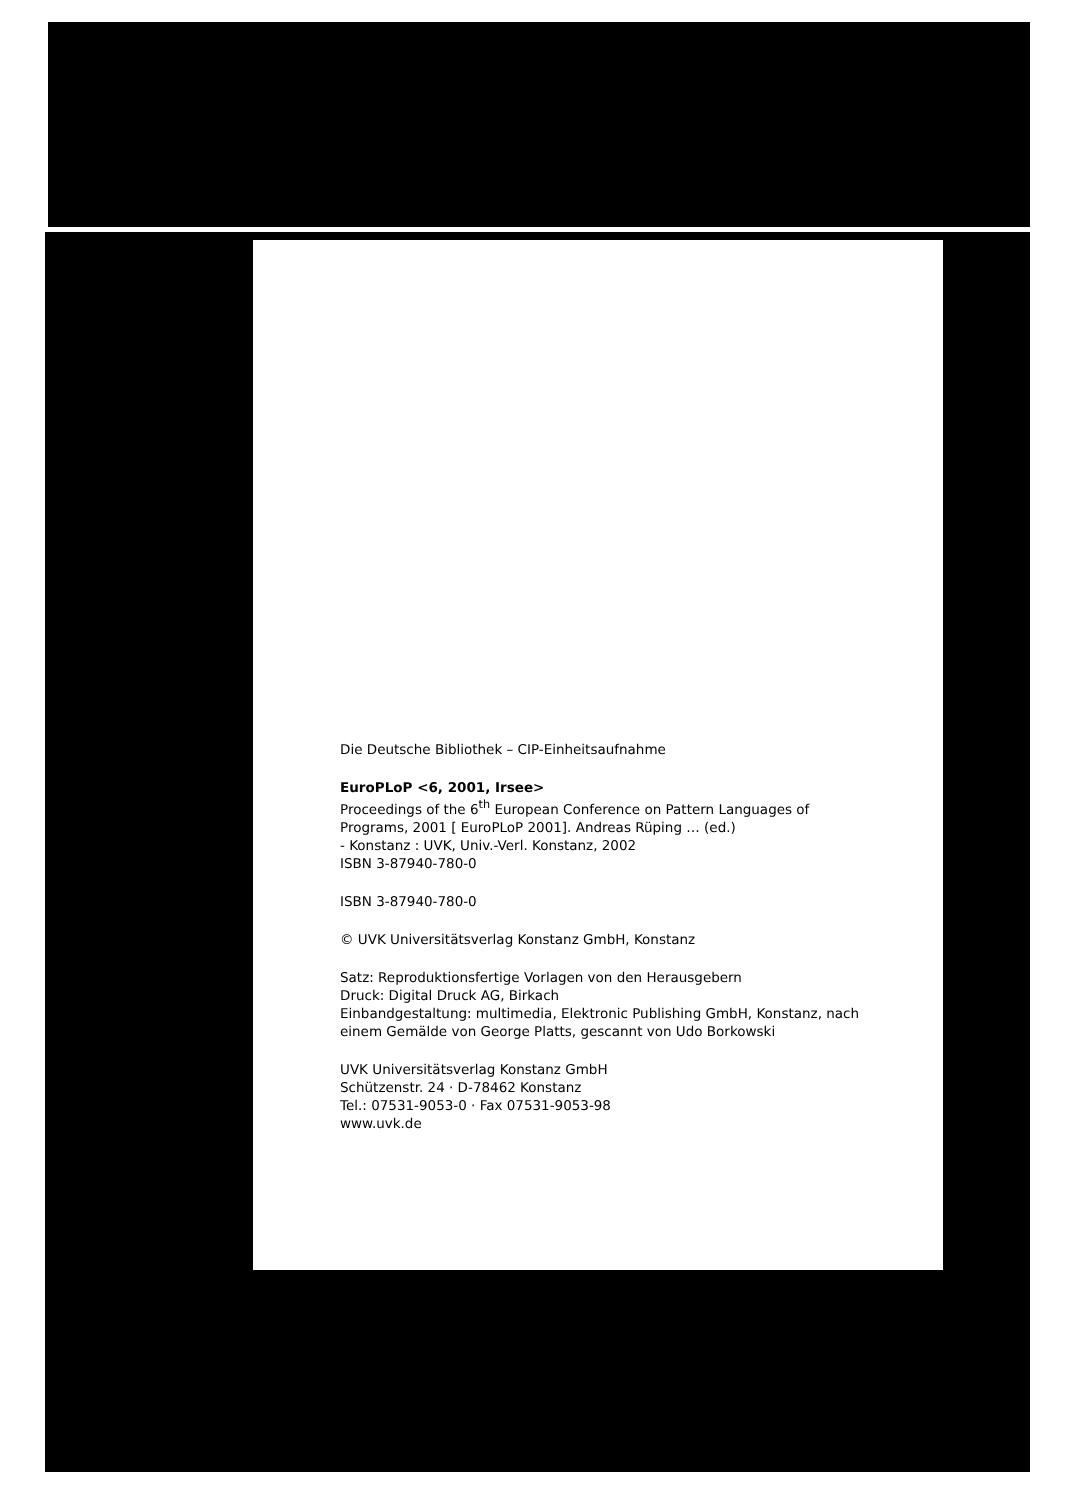Die Deutsche Bibliothek – CIP-Einheitsaufnahme
EuroPLoP <6, 2001, Irsee>
Proceedings of the 6<sup>th</sup> European Conference on Pattern Languages of Programs, 2001 [ EuroPLoP 2001]. Andreas Rüping … (ed.)
- Konstanz : UVK, Univ.-Verl. Konstanz, 2002
ISBN 3-87940-780-0
ISBN 3-87940-780-0
© UVK Universitätsverlag Konstanz GmbH, Konstanz
Satz: Reproduktionsfertige Vorlagen von den Herausgebern
Druck: Digital Druck AG, Birkach
Einbandgestaltung: multimedia, Elektronic Publishing GmbH, Konstanz, nach einem Gemälde von George Platts, gescannt von Udo Borkowski
UVK Universitätsverlag Konstanz GmbH
Schützenstr. 24 · D-78462 Konstanz
Tel.: 07531-9053-0 · Fax 07531-9053-98
www.uvk.de